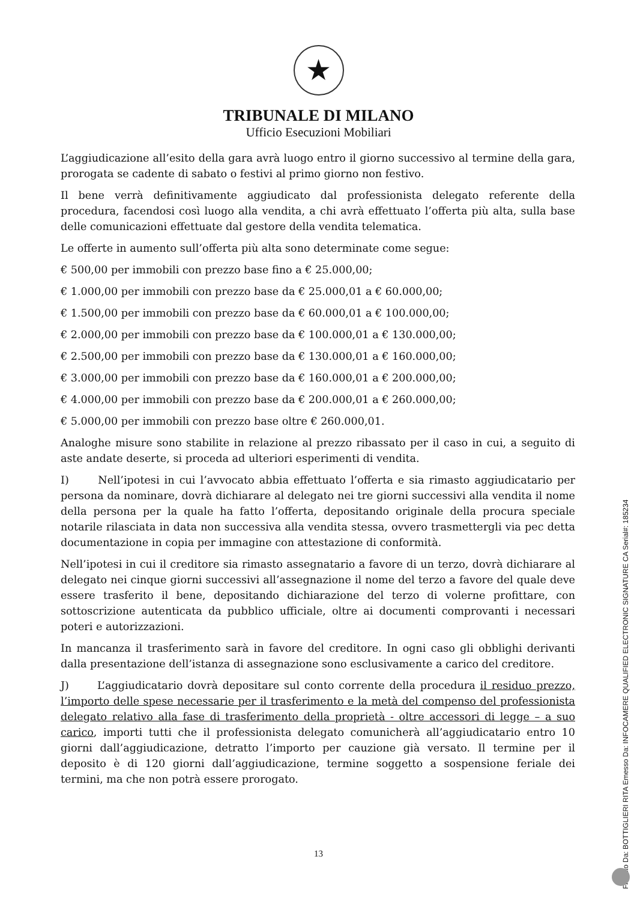★
TRIBUNALE DI MILANO
Ufficio Esecuzioni Mobiliari
L’aggiudicazione all’esito della gara avrà luogo entro il giorno successivo al termine della gara, prorogata se cadente di sabato o festivi al primo giorno non festivo.
Il bene verrà definitivamente aggiudicato dal professionista delegato referente della procedura, facendosi così luogo alla vendita, a chi avrà effettuato l’offerta più alta, sulla base delle comunicazioni effettuate dal gestore della vendita telematica.
Le offerte in aumento sull’offerta più alta sono determinate come segue:
€ 500,00 per immobili con prezzo base fino a € 25.000,00;
€ 1.000,00 per immobili con prezzo base da € 25.000,01 a € 60.000,00;
€ 1.500,00 per immobili con prezzo base da € 60.000,01 a € 100.000,00;
€ 2.000,00 per immobili con prezzo base da € 100.000,01 a € 130.000,00;
€ 2.500,00 per immobili con prezzo base da € 130.000,01 a € 160.000,00;
€ 3.000,00 per immobili con prezzo base da € 160.000,01 a € 200.000,00;
€ 4.000,00 per immobili con prezzo base da € 200.000,01 a € 260.000,00;
€ 5.000,00 per immobili con prezzo base oltre € 260.000,01.
Analoghe misure sono stabilite in relazione al prezzo ribassato per il caso in cui, a seguito di aste andate deserte, si proceda ad ulteriori esperimenti di vendita.
I) Nell’ipotesi in cui l’avvocato abbia effettuato l’offerta e sia rimasto aggiudicatario per persona da nominare, dovrà dichiarare al delegato nei tre giorni successivi alla vendita il nome della persona per la quale ha fatto l’offerta, depositando originale della procura speciale notarile rilasciata in data non successiva alla vendita stessa, ovvero trasmettergli via pec detta documentazione in copia per immagine con attestazione di conformità.
Nell’ipotesi in cui il creditore sia rimasto assegnatario a favore di un terzo, dovrà dichiarare al delegato nei cinque giorni successivi all’assegnazione il nome del terzo a favore del quale deve essere trasferito il bene, depositando dichiarazione del terzo di volerne profittare, con sottoscrizione autenticata da pubblico ufficiale, oltre ai documenti comprovanti i necessari poteri e autorizzazioni.
In mancanza il trasferimento sarà in favore del creditore. In ogni caso gli obblighi derivanti dalla presentazione dell’istanza di assegnazione sono esclusivamente a carico del creditore.
J) L’aggiudicatario dovrà depositare sul conto corrente della procedura il residuo prezzo, l’importo delle spese necessarie per il trasferimento e la metà del compenso del professionista delegato relativo alla fase di trasferimento della proprietà - oltre accessori di legge – a suo carico, importi tutti che il professionista delegato comunicherà all’aggiudicatario entro 10 giorni dall’aggiudicazione, detratto l’importo per cauzione già versato. Il termine per il deposito è di 120 giorni dall’aggiudicazione, termine soggetto a sospensione feriale dei termini, ma che non potrà essere prorogato.
13
Firmato Da: BOTTIGLIERI RITA Emesso Da: INFOCAMERE QUALIFIED ELECTRONIC SIGNATURE CA Serial#: 185234